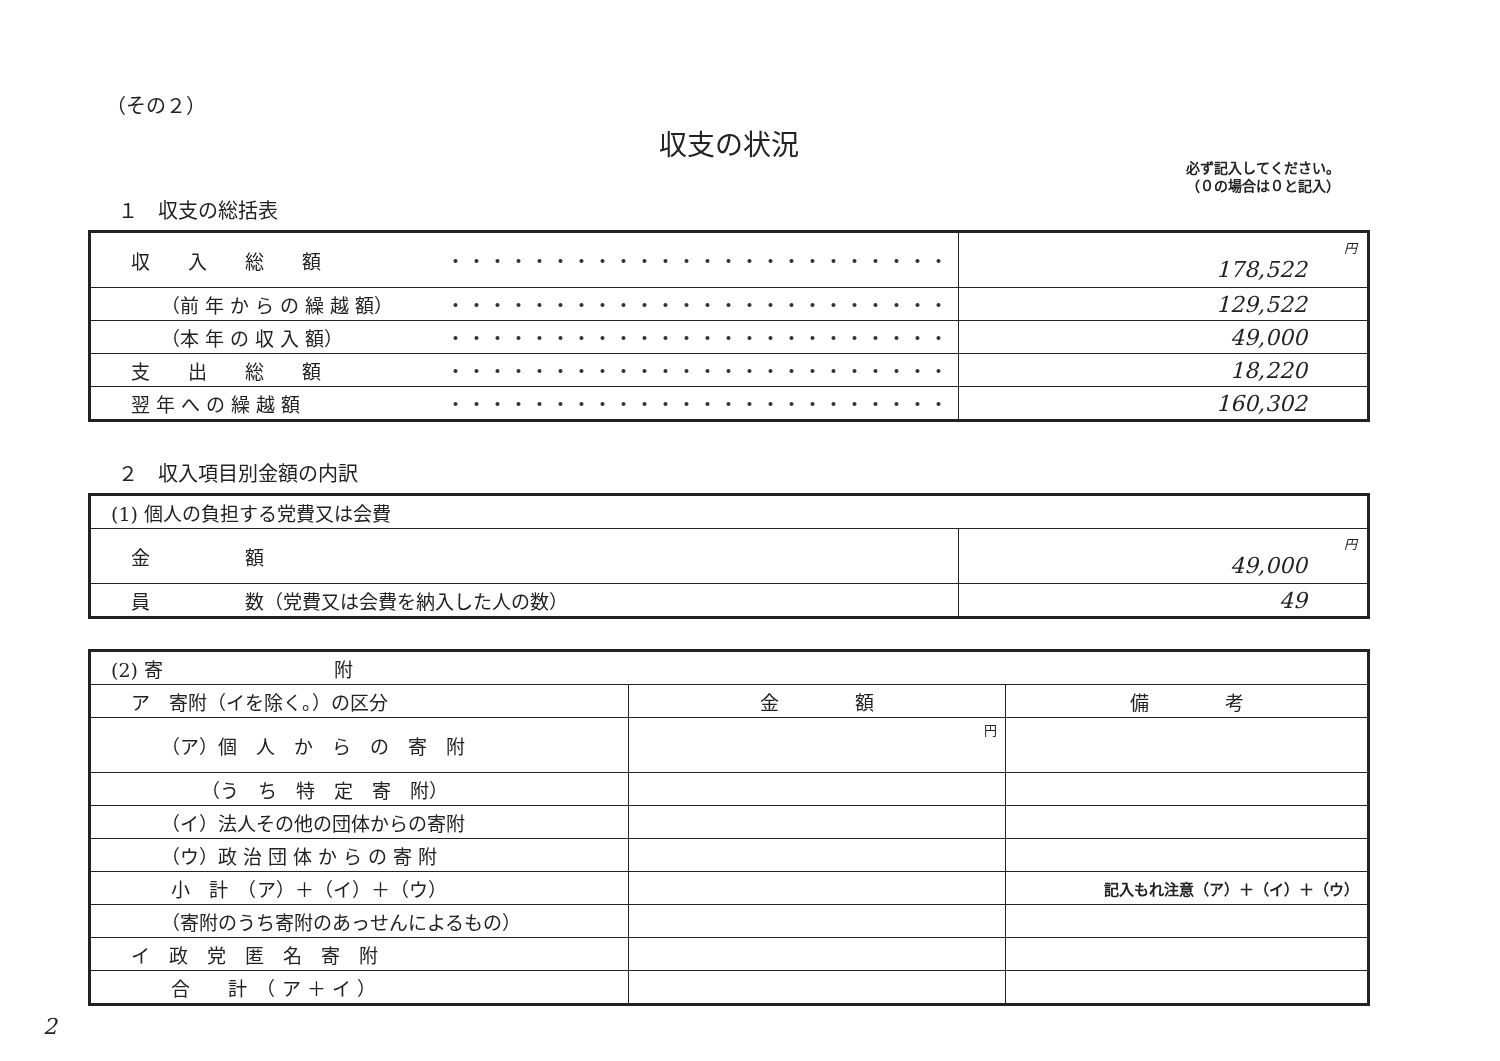（その２）
収支の状況
必ず記入してください。
（０の場合は０と記入）
１　収支の総括表
| 収 入 総 額 ・・・・・・・・・・・・・・・・・・・・・・・・ | 円 178,522 |
| （前 年 か ら の 繰 越 額） ・・・・・・・・・・・・・・・・・・・・・・・・ | 129,522 |
| （本 年 の 収 入 額） ・・・・・・・・・・・・・・・・・・・・・・・・ | 49,000 |
| 支 出 総 額 ・・・・・・・・・・・・・・・・・・・・・・・・ | 18,220 |
| 翌 年 へ の 繰 越 額 ・・・・・・・・・・・・・・・・・・・・・・・・ | 160,302 |
２　収入項目別金額の内訳
| (1) 個人の負担する党費又は会費 | |
| 金 額 | 円 49,000 |
| 員 数（党費又は会費を納入した人の数） | 49 |
| (2) 寄 附 | | |
| ア 寄附（イを除く。）の区分 | 金 額 | 備 考 |
| （ア）個 人 か ら の 寄 附 | 円 | |
| （う ち 特 定 寄 附） | | |
| （イ）法人その他の団体からの寄附 | | |
| （ウ）政 治 団 体 か ら の 寄 附 | | |
| 小 計 （ア）＋（イ）＋（ウ） | | 記入もれ注意（ア）＋（イ）＋（ウ） |
| （寄附のうち寄附のあっせんによるもの） | | |
| イ 政 党 匿 名 寄 附 | | |
| 合 計 （ ア ＋ イ ） | | |
2